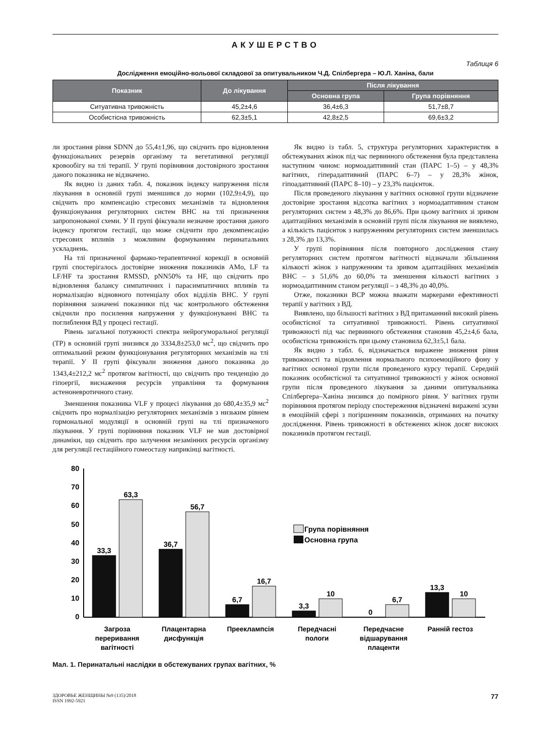АКУШЕРСТВО
Таблиця 6
Дослідження емоційно-вольової складової за опитувальником Ч.Д. Спілбергера – Ю.Л. Ханіна, бали
| Показник | До лікування | Після лікування | |
| --- | --- | --- | --- |
| | | Основна група | Група порівняння |
| Ситуативна тривожність | 45,2±4,6 | 36,4±6,3 | 51,7±8,7 |
| Особистісна тривожність | 62,3±5,1 | 42,8±2,5 | 69,6±3,2 |
ли зростання рівня SDNN до 55,4±1,96, що свідчить про відновлення функціональних резервів організму та вегетативної регуляції кровообігу на тлі терапії. У групі порівняння достовірного зростання даного показника не відзначено.
Як видно із даних табл. 4, показник індексу напруження після лікування в основній групі зменшився до норми (102,9±4,9), що свідчить про компенсацію стресових механізмів та відновлення функціонування регуляторних систем ВНС на тлі призначення запропонованої схеми. У II групі фіксували незначне зростання даного індексу протягом гестації, що може свідчити про декомпенсацію стресових впливів з можливим формуванням перинатальних ускладнень.
На тлі призначеної фармако-терапевтичної корекції в основній групі спостерігалось достовірне зниження показників AMo, LF та LF/HF та зростання RMSSD, pNN50% та HF, що свідчить про відновлення балансу симпатичних і парасимпатичних впливів та нормалізацію відновного потенціалу обох відділів ВНС. У групі порівняння зазначені показники під час контрольного обстеження свідчили про посилення напруження у функціонуванні ВНС та поглиблення ВД у процесі гестації.
Рівень загальної потужності спектра нейрогуморальної регуляції (ТР) в основній групі знизився до 3334,8±253,0 мс<sup>2</sup>, що свідчить про оптимальний режим функціонування регуляторних механізмів на тлі терапії. У II групі фіксували зниження даного показника до 1343,4±212,2 мс<sup>2</sup> протягом вагітності, що свідчить про тенденцію до гіпоергії, виснаження ресурсів управління та формування астеноневротичного стану.
Зменшення показника VLF у процесі лікування до 680,4±35,9 мс<sup>2</sup> свідчить про нормалізацію регуляторних механізмів з низьким рівнем гормональної модуляції в основній групі на тлі призначеного лікування. У групі порівняння показник VLF не мав достовірної динаміки, що свідчить про залучення незамінних ресурсів організму для регуляції гестаційного гомеостазу наприкінці вагітності.
Як видно із табл. 5, структура регуляторних характеристик в обстежуваних жінок під час первинного обстеження була представлена наступним чином: нормоадаптивний стан (ПАРС 1–5) – у 48,3% вагітних, гіперадаптивний (ПАРС 6–7) – у 28,3% жінок, гіпоадаптивний (ПАРС 8–10) – у 23,3% пацієнток.
Після проведеного лікування у вагітних основної групи відзначене достовірне зростання відсотка вагітних з нормоадаптивним станом регуляторних систем з 48,3% до 86,6%. При цьому вагітних зі зривом адаптаційних механізмів в основній групі після лікування не виявлено, а кількість пацієнток з напруженням регуляторних систем зменшилась з 28,3% до 13,3%.
У групі порівняння після повторного дослідження стану регуляторних систем протягом вагітності відзначали збільшення кількості жінок з напруженням та зривом адаптаційних механізмів ВНС – з 51,6% до 60,0% та зменшення кількості вагітних з нормоадаптивним станом регуляції – з 48,3% до 40,0%.
Отже, показники ВСР можна вважати маркерами ефективності терапії у вагітних з ВД.
Виявлено, що більшості вагітних з ВД притаманний високий рівень особистісної та ситуативної тривожності. Рівень ситуативної тривожності під час первинного обстеження становив 45,2±4,6 бала, особистісна тривожність при цьому становила 62,3±5,1 бала.
Як видно з табл. 6, відзначається виражене зниження рівня тривожності та відновлення нормального психоемоційного фону у вагітних основної групи після проведеного курсу терапії. Середній показник особистісної та ситуативної тривожності у жінок основної групи після проведеного лікування за даними опитувальника Спілбергера–Ханіна знизився до помірного рівня. У вагітних групи порівняння протягом періоду спостереження відзначені виражені зсуви в емоційній сфері з погіршенням показників, отриманих на початку дослідження. Рівень тривожності в обстежених жінок досяг високих показників протягом гестації.
80
70
60
50
40
30
20
10
0
33,3
63,3
36,7
56,7
6,7
16,7
3,3
10
0
6,7
13,3
10
Група порівняння
Основна група
Загроза
переривання
вагітності
Плацентарна
дисфункція
Прееклампсія
Передчасні
пологи
Передчасне
відшарування
плаценти
Ранній гестоз
Мал. 1. Перинатальні наслідки в обстежуваних групах вагітних, %
ЗДОРОВЬЕ ЖЕНЩИНЫ №9 (135)/2018
ISSN 1992-5921 77